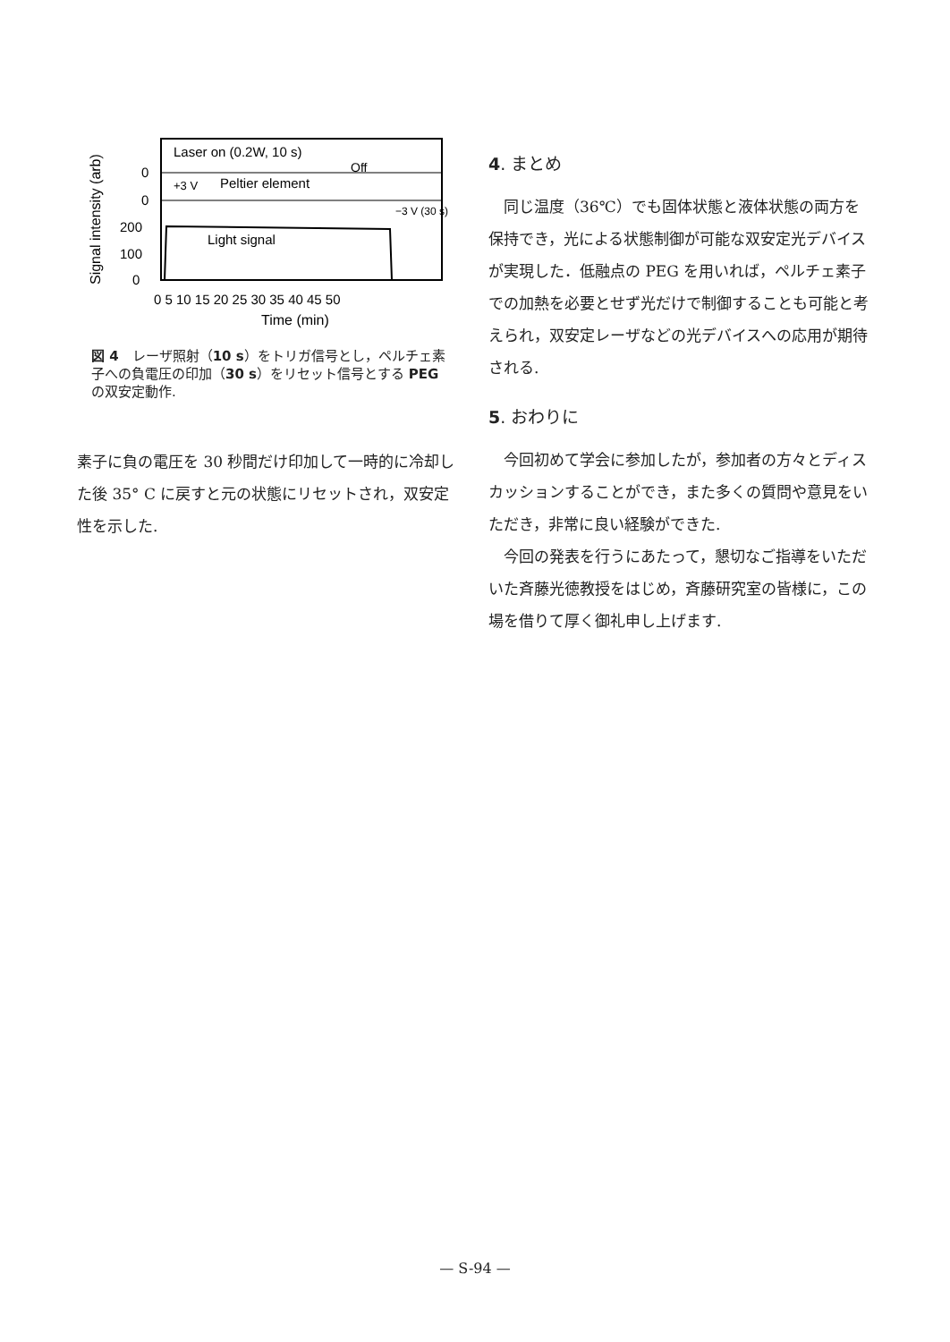Signal intensity (arb)
Laser on (0.2W, 10 s)
Off
+3 V
Peltier element
−3 V (30 s)
Light signal
0
0
200
100
0
0 5 10 15 20 25 30 35 40 45 50
Time (min)
図 4　レーザ照射（10 s）をトリガ信号とし，ペルチェ素子への負電圧の印加（30 s）をリセット信号とする PEG の双安定動作.
素子に負の電圧を 30 秒間だけ印加して一時的に冷却した後 35° C に戻すと元の状態にリセットされ，双安定性を示した.
4. まとめ
同じ温度（36℃）でも固体状態と液体状態の両方を保持でき，光による状態制御が可能な双安定光デバイスが実現した．低融点の PEG を用いれば，ペルチェ素子での加熱を必要とせず光だけで制御することも可能と考えられ，双安定レーザなどの光デバイスへの応用が期待される.
5. おわりに
今回初めて学会に参加したが，参加者の方々とディスカッションすることができ，また多くの質問や意見をいただき，非常に良い経験ができた.
今回の発表を行うにあたって，懇切なご指導をいただいた斉藤光徳教授をはじめ，斉藤研究室の皆様に，この場を借りて厚く御礼申し上げます.
— S-94 —